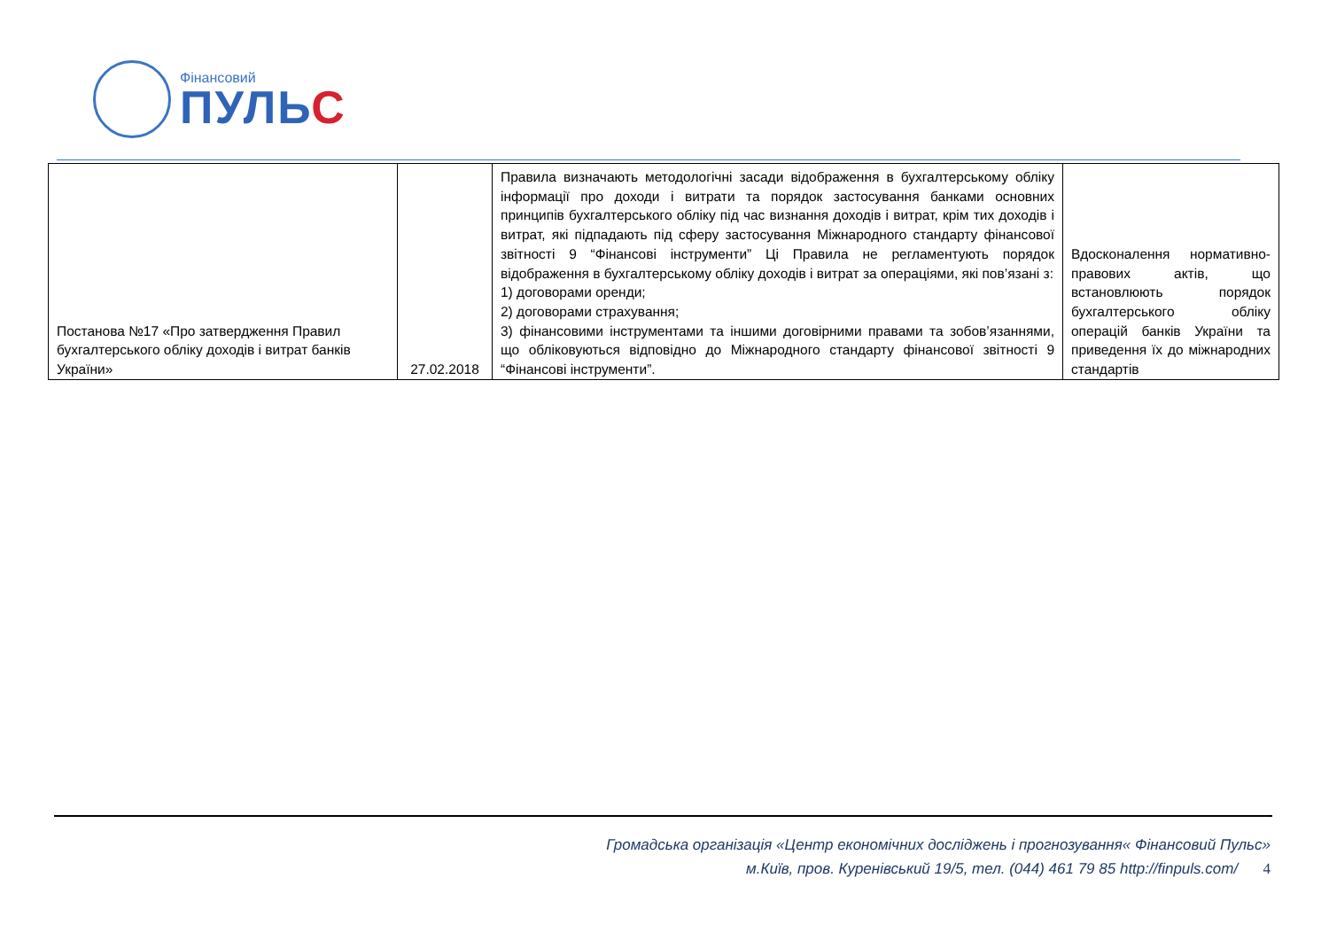Фінансовий
ПУЛЬС
| Постанова №17 «Про затвердження Правил бухгалтерського обліку доходів і витрат банків України» | 27.02.2018 | Правила визначають методологічні засади відображення в бухгалтерському обліку інформації про доходи і витрати та порядок застосування банками основних принципів бухгалтерського обліку під час визнання доходів і витрат, крім тих доходів і витрат, які підпадають під сферу застосування Міжнародного стандарту фінансової звітності 9 “Фінансові інструменти” Ці Правила не регламентують порядок відображення в бухгалтерському обліку доходів і витрат за операціями, які пов’язані з: 1) договорами оренди; 2) договорами страхування; 3) фінансовими інструментами та іншими договірними правами та зобов’язаннями, що обліковуються відповідно до Міжнародного стандарту фінансової звітності 9 “Фінансові інструменти”. | Вдосконалення нормативно-правових актів, що встановлюють порядок бухгалтерського обліку операцій банків України та приведення їх до міжнародних стандартів |
Громадська організація «Центр економічних досліджень і прогнозування« Фінансовий Пульс»
м.Київ, пров. Куренівський 19/5, тел. (044) 461 79 85 http://finpuls.com/ 4